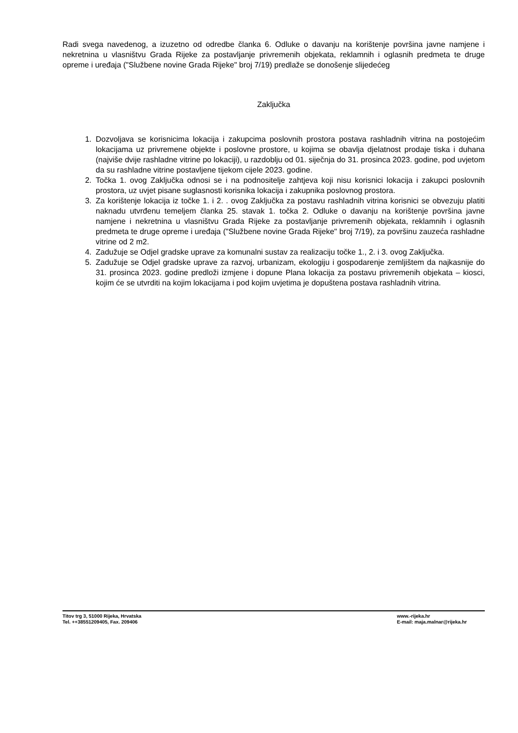Radi svega navedenog, a izuzetno od odredbe članka 6. Odluke o davanju na korištenje površina javne namjene i nekretnina u vlasništvu Grada Rijeke za postavljanje privremenih objekata, reklamnih i oglasnih predmeta te druge opreme i uređaja ("Službene novine Grada Rijeke" broj 7/19) predlaže se donošenje slijedećeg
Zaključka
1. Dozvoljava se korisnicima lokacija i zakupcima poslovnih prostora postava rashladnih vitrina na postojećim lokacijama uz privremene objekte i poslovne prostore, u kojima se obavlja djelatnost prodaje tiska i duhana (najviše dvije rashladne vitrine po lokaciji), u razdoblju od 01. siječnja do 31. prosinca 2023. godine, pod uvjetom da su rashladne vitrine postavljene tijekom cijele 2023. godine.
2. Točka 1. ovog Zaključka odnosi se i na podnositelje zahtjeva koji nisu korisnici lokacija i zakupci poslovnih prostora, uz uvjet pisane suglasnosti korisnika lokacija i zakupnika poslovnog prostora.
3. Za korištenje lokacija iz točke 1. i 2. . ovog Zaključka za postavu rashladnih vitrina korisnici se obvezuju platiti naknadu utvrđenu temeljem članka 25. stavak 1. točka 2. Odluke o davanju na korištenje površina javne namjene i nekretnina u vlasništvu Grada Rijeke za postavljanje privremenih objekata, reklamnih i oglasnih predmeta te druge opreme i uređaja ("Službene novine Grada Rijeke" broj 7/19), za površinu zauzeća rashladne vitrine od 2 m2.
4. Zadužuje se Odjel gradske uprave za komunalni sustav za realizaciju točke 1., 2. i 3. ovog Zaključka.
5. Zadužuje se Odjel gradske uprave za razvoj, urbanizam, ekologiju i gospodarenje zemljištem da najkasnije do 31. prosinca 2023. godine predloži izmjene i dopune Plana lokacija za postavu privremenih objekata – kiosci, kojim će se utvrditi na kojim lokacijama i pod kojim uvjetima je dopuštena postava rashladnih vitrina.
Titov trg 3, 51000 Rijeka, Hrvatska
Tel. ++38551209405, Fax. 209406
www.-rijeka.hr
E-mail: maja.malnar@rijeka.hr